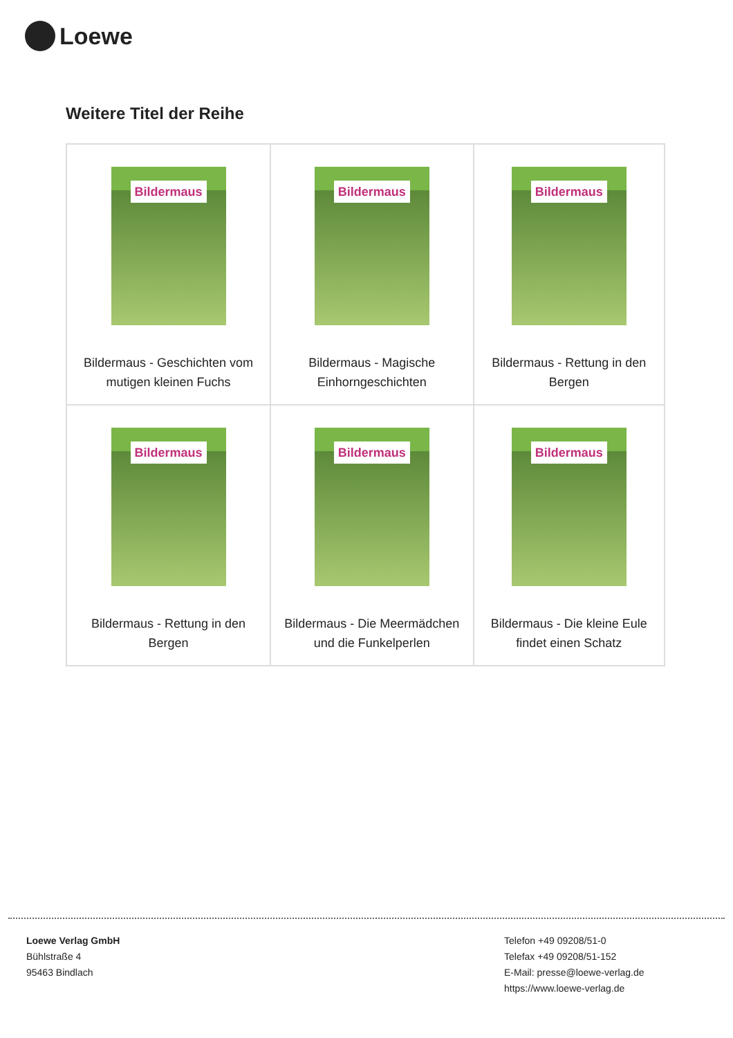Loewe
Weitere Titel der Reihe
| Bildermaus Bildermaus - Geschichten vom mutigen kleinen Fuchs | Bildermaus Bildermaus - Magische Einhorngeschichten | Bildermaus Bildermaus - Rettung in den Bergen |
| Bildermaus Bildermaus - Rettung in den Bergen | Bildermaus Bildermaus - Die Meermädchen und die Funkelperlen | Bildermaus Bildermaus - Die kleine Eule findet einen Schatz |
Loewe Verlag GmbH
Bühlstraße 4
95463 Bindlach
Telefon +49 09208/51-0
Telefax +49 09208/51-152
E-Mail: presse@loewe-verlag.de
https://www.loewe-verlag.de